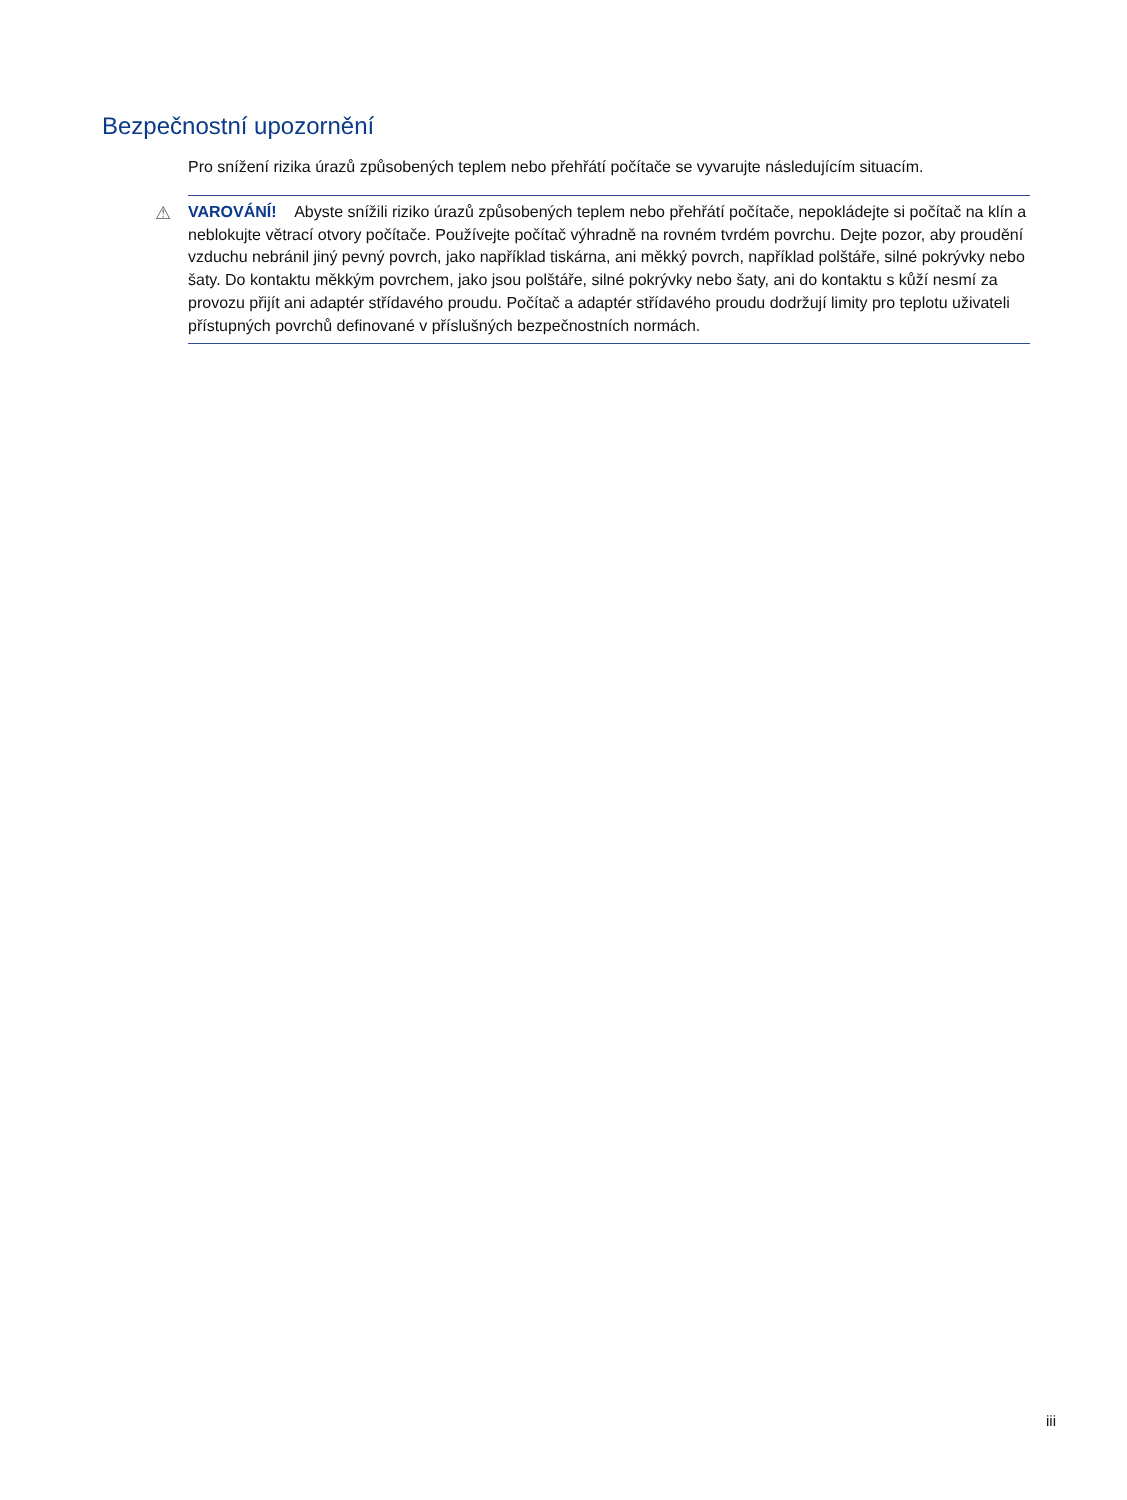Bezpečnostní upozornění
Pro snížení rizika úrazů způsobených teplem nebo přehřátí počítače se vyvarujte následujícím situacím.
⚠ VAROVÁNÍ! Abyste snížili riziko úrazů způsobených teplem nebo přehřátí počítače, nepokládejte si počítač na klín a neblokujte větrací otvory počítače. Používejte počítač výhradně na rovném tvrdém povrchu. Dejte pozor, aby proudění vzduchu nebránil jiný pevný povrch, jako například tiskárna, ani měkký povrch, například polštáře, silné pokrývky nebo šaty. Do kontaktu měkkým povrchem, jako jsou polštáře, silné pokrývky nebo šaty, ani do kontaktu s kůží nesmí za provozu přijít ani adaptér střídavého proudu. Počítač a adaptér střídavého proudu dodržují limity pro teplotu uživateli přístupných povrchů definované v příslušných bezpečnostních normách.
iii